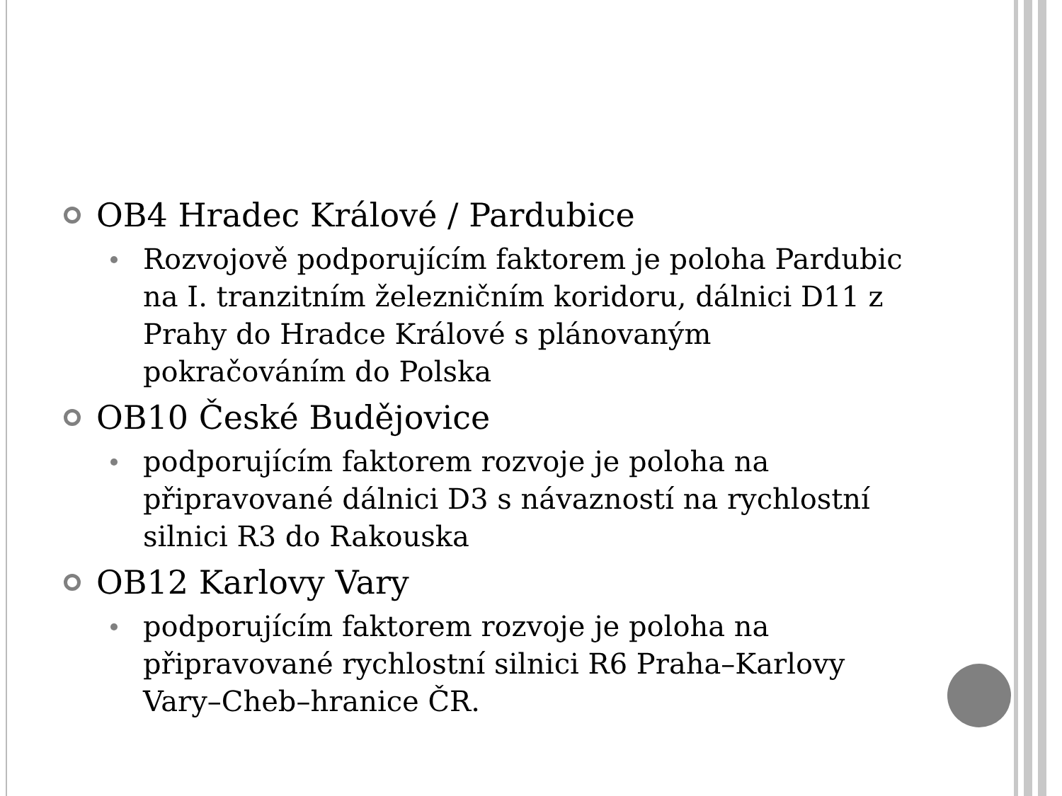OB4 Hradec Králové / Pardubice
Rozvojově podporujícím faktorem je poloha Pardubic na I. tranzitním železničním koridoru, dálnici D11 z Prahy do Hradce Králové s plánovaným pokračováním do Polska
OB10 České Budějovice
podporujícím faktorem rozvoje je poloha na připravované dálnici D3 s návazností na rychlostní silnici R3 do Rakouska
OB12 Karlovy Vary
podporujícím faktorem rozvoje je poloha na připravované rychlostní silnici R6 Praha–Karlovy Vary–Cheb–hranice ČR.